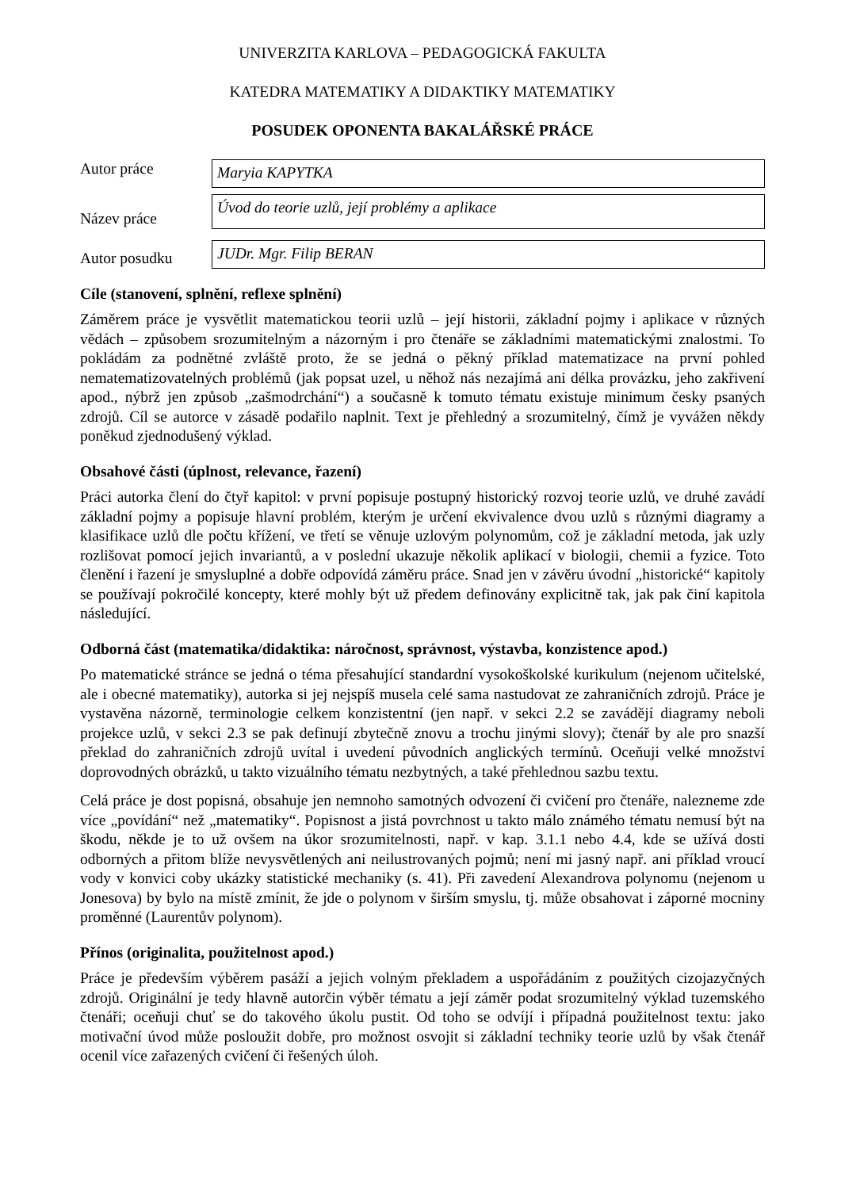UNIVERZITA KARLOVA – PEDAGOGICKÁ FAKULTA
KATEDRA MATEMATIKY A DIDAKTIKY MATEMATIKY
POSUDEK OPONENTA BAKALÁŘSKÉ PRÁCE
Autor práce
Maryia KAPYTKA
Název práce
Úvod do teorie uzlů, její problémy a aplikace
Autor posudku
JUDr. Mgr. Filip BERAN
Cíle (stanovení, splnění, reflexe splnění)
Záměrem práce je vysvětlit matematickou teorii uzlů – její historii, základní pojmy i aplikace v různých vědách – způsobem srozumitelným a názorným i pro čtenáře se základními matematickými znalostmi. To pokládám za podnětné zvláště proto, že se jedná o pěkný příklad matematizace na první pohled nematematizovatelných problémů (jak popsat uzel, u něhož nás nezajímá ani délka provázku, jeho zakřivení apod., nýbrž jen způsob „zašmodrchání“) a současně k tomuto tématu existuje minimum česky psaných zdrojů. Cíl se autorce v zásadě podařilo naplnit. Text je přehledný a srozumitelný, čímž je vyvážen někdy poněkud zjednodušený výklad.
Obsahové části (úplnost, relevance, řazení)
Práci autorka člení do čtyř kapitol: v první popisuje postupný historický rozvoj teorie uzlů, ve druhé zavádí základní pojmy a popisuje hlavní problém, kterým je určení ekvivalence dvou uzlů s různými diagramy a klasifikace uzlů dle počtu křížení, ve třetí se věnuje uzlovým polynomům, což je základní metoda, jak uzly rozlišovat pomocí jejich invariantů, a v poslední ukazuje několik aplikací v biologii, chemii a fyzice. Toto členění i řazení je smysluplné a dobře odpovídá záměru práce. Snad jen v závěru úvodní „historické“ kapitoly se používají pokročilé koncepty, které mohly být už předem definovány explicitně tak, jak pak činí kapitola následující.
Odborná část (matematika/didaktika: náročnost, správnost, výstavba, konzistence apod.)
Po matematické stránce se jedná o téma přesahující standardní vysokoškolské kurikulum (nejenom učitelské, ale i obecné matematiky), autorka si jej nejspíš musela celé sama nastudovat ze zahraničních zdrojů. Práce je vystavěna názorně, terminologie celkem konzistentní (jen např. v sekci 2.2 se zavádějí diagramy neboli projekce uzlů, v sekci 2.3 se pak definují zbytečně znovu a trochu jinými slovy); čtenář by ale pro snazší překlad do zahraničních zdrojů uvítal i uvedení původních anglických termínů. Oceňuji velké množství doprovodných obrázků, u takto vizuálního tématu nezbytných, a také přehlednou sazbu textu.
Celá práce je dost popisná, obsahuje jen nemnoho samotných odvození či cvičení pro čtenáře, nalezneme zde více „povídání“ než „matematiky“. Popisnost a jistá povrchnost u takto málo známého tématu nemusí být na škodu, někde je to už ovšem na úkor srozumitelnosti, např. v kap. 3.1.1 nebo 4.4, kde se užívá dosti odborných a přitom blíže nevysvětlených ani neilustrovaných pojmů; není mi jasný např. ani příklad vroucí vody v konvici coby ukázky statistické mechaniky (s. 41). Při zavedení Alexandrova polynomu (nejenom u Jonesova) by bylo na místě zmínit, že jde o polynom v širším smyslu, tj. může obsahovat i záporné mocniny proměnné (Laurentův polynom).
Přínos (originalita, použitelnost apod.)
Práce je především výběrem pasáží a jejich volným překladem a uspořádáním z použitých cizojazyčných zdrojů. Originální je tedy hlavně autorčin výběr tématu a její záměr podat srozumitelný výklad tuzemského čtenáři; oceňuji chuť se do takového úkolu pustit. Od toho se odvíjí i případná použitelnost textu: jako motivační úvod může posloužit dobře, pro možnost osvojit si základní techniky teorie uzlů by však čtenář ocenil více zařazených cvičení či řešených úloh.